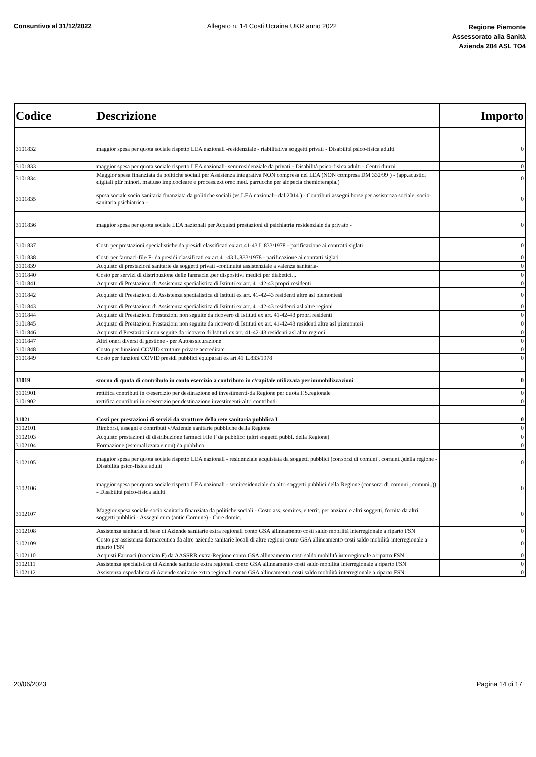Consuntivo al 31/12/2022 Allegato n. 14 Costi Ucraina UKR anno 2022
Regione Piemonte
Assessorato alla Sanità
Azienda 204 ASL TO4
| Codice | Descrizione | Importo |
| --- | --- | --- |
| 3101832 | maggior spesa per quota sociale rispetto LEA nazionali -residenziale - riabilitativa soggetti privati - Disabilità psico-fisica adulti | 0 |
| 3101833 | maggior spesa per quota sociale rispetto LEA nazionali- semiresidenziale da privati - Disabilità psico-fisica adulti - Centri diurni | 0 |
| 3101834 | Maggior spesa finanziata da politiche sociali per Assistenza integrativa NON compresa nei LEA (NON compresa DM 332/99 ) - (app.acustici digitali pEr minori, mat.uso imp.cocleare e process.ext orec med. parrucche per alopecia chemioterapia.) | 0 |
| 3101835 | spesa sociale socio sanitaria finanziata da politiche sociali (vs.LEA nazionali- dal 2014 ) - Contributi assegni borse per assistenza sociale, socio-sanitaria psichiatrica - | 0 |
| 3101836 | maggior spesa per quota sociale LEA nazionali per Acquisti prestazioni di psichiatria residenziale da privato - | 0 |
| 3101837 | Costi per prestazioni specialistiche da presidi classificati ex art.41-43 L.833/1978 - parificazione ai contratti siglati | 0 |
| 3101838 | Costi per farmaci-file F- da presidi classificati ex art.41-43 L.833/1978 - parificazione ai contratti siglati | 0 |
| 3101839 | Acquisto di prestazioni sanitarie da soggetti privati -continuità assistenziale a valenza sanitaria- | 0 |
| 3101840 | Costo per servizi di distribuzione delle farmacie..per dispositivi medici per diabetici... | 0 |
| 3101841 | Acquisto di Prestazioni di Assistenza specialistica di Istituti ex art. 41-42-43 propri residenti | 0 |
| 3101842 | Acquisto di Prestazioni di Assistenza specialistica di Istituti ex art. 41-42-43 residenti altre asl piemontesi | 0 |
| 3101843 | Acquisto di Prestazioni di Assistenza specialistica di Istituti ex art. 41-42-43 residenti asl altre regioni | 0 |
| 3101844 | Acquisto di Prestazioni Prestazioni non seguite da ricovero di Istituti ex art. 41-42-43 propri residenti | 0 |
| 3101845 | Acquisto di Prestazioni Prestazioni non seguite da ricovero di Istituti ex art. 41-42-43 residenti altre asl piemontesi | 0 |
| 3101846 | Acquisto d Prestazioni non seguite da ricovero di Istituti ex art. 41-42-43 residenti asl altre regioni | 0 |
| 3101847 | Altri oneri diversi di gestione - per Autoassicurazione | 0 |
| 3101848 | Costo per funzioni COVID strutture private accreditate | 0 |
| 3101849 | Costo per funzioni COVID presidi pubblici equiparati ex art.41 L.833/1978 | 0 |
| 31019 | storno di quota di contributo in conto esercizio a contributo in c/capitale utilizzata per immobilizzazioni | 0 |
| 3101901 | rettifica contributi in c/esercizio per destinazione ad investimenti-da Regione per quota F.S.regionale | 0 |
| 3101902 | rettifica contributi in c/esercizio per destinazione investimenti-altri contributi- | 0 |
| 31021 | Costi per prestazioni di servizi da strutture della rete sanitaria pubblica I | 0 |
| 3102101 | Rimborsi, assegni e contributi v/Aziende sanitarie pubbliche della Regione | 0 |
| 3102103 | Acquisto prestazioni di distribuzione farmaci File F da pubblico (altri soggetti pubbl. della Regione) | 0 |
| 3102104 | Formazione (esternalizzata e non) da pubblico | 0 |
| 3102105 | maggior spesa per quota sociale rispetto LEA nazionali - residenziale acquistata da soggetti pubblici (consorzi di comuni , comuni..)della regione - Disabilità psico-fisica adulti | 0 |
| 3102106 | maggior spesa per quota sociale rispetto LEA nazionali - semiresidenziale da altri soggetti pubblici della Regione (consorzi di comuni , comuni..)) - Disabilità psico-fisica adulti | 0 |
| 3102107 | Maggior spesa sociale-socio sanitaria finanziata da politiche sociali - Costo ass. semires. e territ. per anziani e altri soggetti, fornita da altri soggetti pubblici - Assegni cura (antic Comune) - Cure domic. | 0 |
| 3102108 | Assistenza sanitaria di base di Aziende sanitarie extra regionali conto GSA allineamento costi saldo mobilità interregionale a riparto FSN | 0 |
| 3102109 | Costo per assistenza farmaceutica da altre aziende sanitarie locali di altre regioni conto GSA allineamento costi saldo mobilità interregionale a riparto FSN | 0 |
| 3102110 | Acquisti Farmaci (tracciato F) da AASSRR extra-Regione conto GSA allineamento costi saldo mobilità interregionale a riparto FSN | 0 |
| 3102111 | Assistenza specialistica di Aziende sanitarie extra regionali conto GSA allineamento costi saldo mobilità interregionale a riparto FSN | 0 |
| 3102112 | Assistenza ospedaliera di Aziende sanitarie extra regionali conto GSA allineamento costi saldo mobilità interregionale a riparto FSN | 0 |
20/06/2023 Pagina 14 di 17